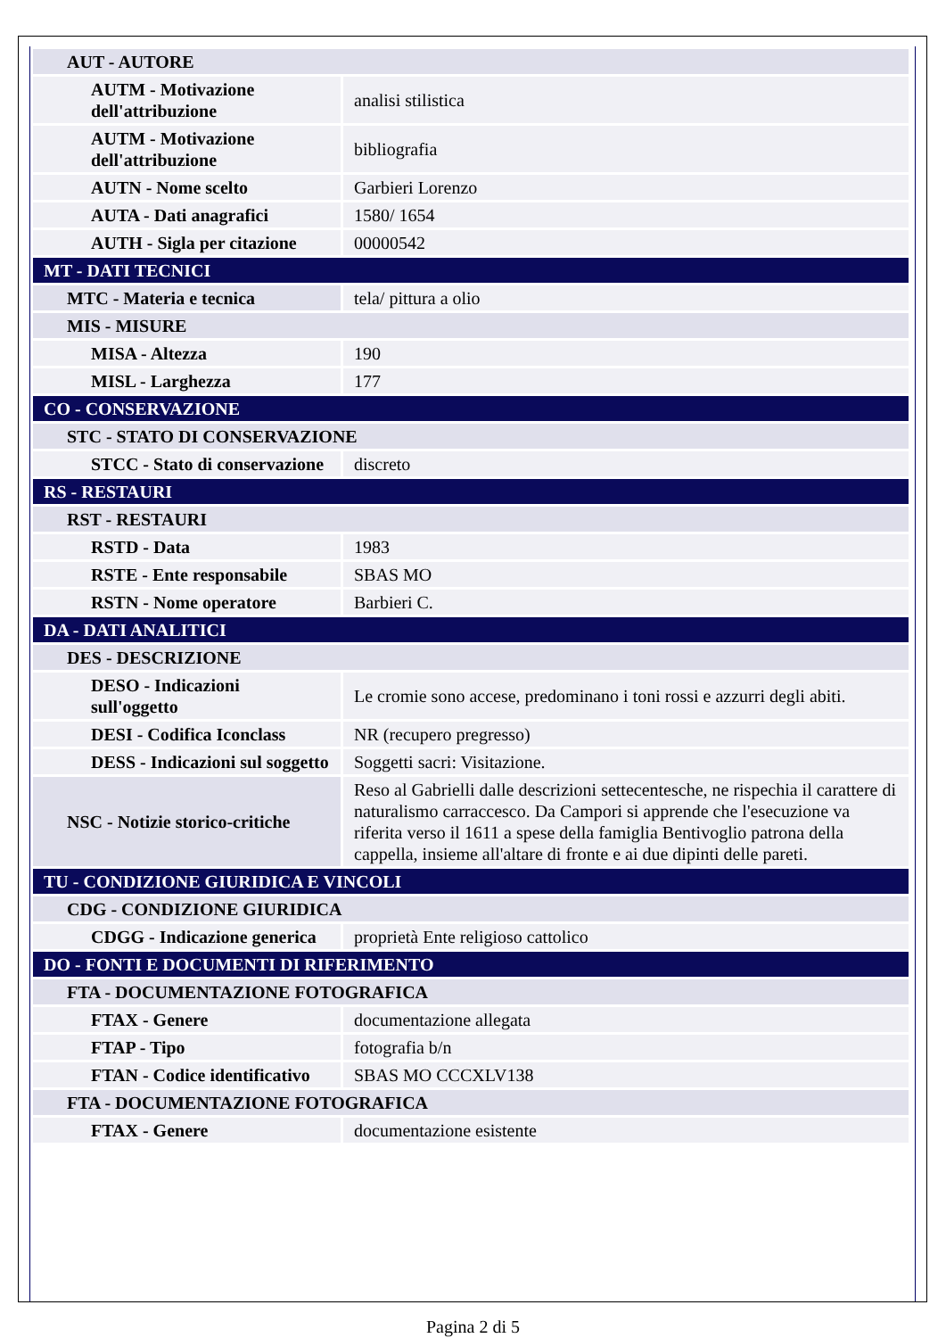| AUT - AUTORE | |
| AUTM - Motivazione dell'attribuzione | analisi stilistica |
| AUTM - Motivazione dell'attribuzione | bibliografia |
| AUTN - Nome scelto | Garbieri Lorenzo |
| AUTA - Dati anagrafici | 1580/ 1654 |
| AUTH - Sigla per citazione | 00000542 |
| MT - DATI TECNICI | |
| MTC - Materia e tecnica | tela/ pittura a olio |
| MIS - MISURE | |
| MISA - Altezza | 190 |
| MISL - Larghezza | 177 |
| CO - CONSERVAZIONE | |
| STC - STATO DI CONSERVAZIONE | |
| STCC - Stato di conservazione | discreto |
| RS - RESTAURI | |
| RST - RESTAURI | |
| RSTD - Data | 1983 |
| RSTE - Ente responsabile | SBAS MO |
| RSTN - Nome operatore | Barbieri C. |
| DA - DATI ANALITICI | |
| DES - DESCRIZIONE | |
| DESO - Indicazioni sull'oggetto | Le cromie sono accese, predominano i toni rossi e azzurri degli abiti. |
| DESI - Codifica Iconclass | NR (recupero pregresso) |
| DESS - Indicazioni sul soggetto | Soggetti sacri: Visitazione. |
| NSC - Notizie storico-critiche | Reso al Gabrielli dalle descrizioni settecentesche, ne rispechia il carattere di naturalismo carraccesco. Da Campori si apprende che l'esecuzione va riferita verso il 1611 a spese della famiglia Bentivoglio patrona della cappella, insieme all'altare di fronte e ai due dipinti delle pareti. |
| TU - CONDIZIONE GIURIDICA E VINCOLI | |
| CDG - CONDIZIONE GIURIDICA | |
| CDGG - Indicazione generica | proprietà Ente religioso cattolico |
| DO - FONTI E DOCUMENTI DI RIFERIMENTO | |
| FTA - DOCUMENTAZIONE FOTOGRAFICA | |
| FTAX - Genere | documentazione allegata |
| FTAP - Tipo | fotografia b/n |
| FTAN - Codice identificativo | SBAS MO CCCXLV138 |
| FTA - DOCUMENTAZIONE FOTOGRAFICA | |
| FTAX - Genere | documentazione esistente |
Pagina 2 di 5